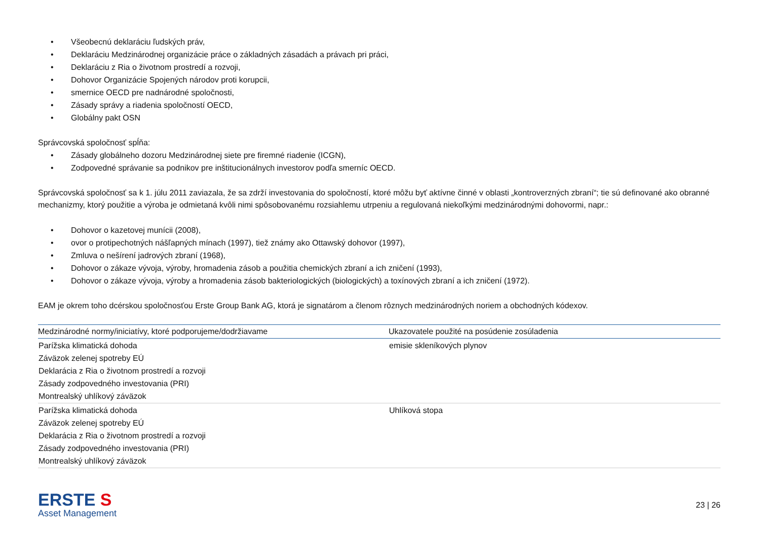• Všeobecnú deklaráciu ľudských práv,
• Deklaráciu Medzinárodnej organizácie práce o základných zásadách a právach pri práci,
• Deklaráciu z Ria o životnom prostredí a rozvoji,
• Dohovor Organizácie Spojených národov proti korupcii,
• smernice OECD pre nadnárodné spoločnosti,
• Zásady správy a riadenia spoločností OECD,
• Globálny pakt OSN
Správcovská spoločnosť spĺňa:
• Zásady globálneho dozoru Medzinárodnej siete pre firemné riadenie (ICGN),
• Zodpovedné správanie sa podnikov pre inštitucionálnych investorov podľa smerníc OECD.
Správcovská spoločnosť sa k 1. júlu 2011 zaviazala, že sa zdrží investovania do spoločností, ktoré môžu byť aktívne činné v oblasti „kontroverzných zbraní“; tie sú definované ako obranné mechanizmy, ktorý použitie a výroba je odmietaná kvôli nimi spôsobovanému rozsiahlemu utrpeniu a regulovaná niekoľkými medzinárodnými dohovormi, napr.:
• Dohovor o kazetovej munícii (2008),
• ovor o protipechotných nášľapných mínach (1997), tiež známy ako Ottawský dohovor (1997),
• Zmluva o nešírení jadrových zbraní (1968),
• Dohovor o zákaze vývoja, výroby, hromadenia zásob a použitia chemických zbraní a ich zničení (1993),
• Dohovor o zákaze vývoja, výroby a hromadenia zásob bakteriologických (biologických) a toxínových zbraní a ich zničení (1972).
EAM je okrem toho dcérskou spoločnosťou Erste Group Bank AG, ktorá je signatárom a členom rôznych medzinárodných noriem a obchodných kódexov.
| Medzinárodné normy/iniciatívy, ktoré podporujeme/dodržiavame | Ukazovatele použité na posúdenie zosúladenia |
| --- | --- |
| Parížska klimatická dohoda Záväzok zelenej spotreby EÚ Deklarácia z Ria o životnom prostredí a rozvoji Zásady zodpovedného investovania (PRI) Montrealský uhlíkový záväzok | emisie skleníkových plynov |
| Parížska klimatická dohoda Záväzok zelenej spotreby EÚ Deklarácia z Ria o životnom prostredí a rozvoji Zásady zodpovedného investovania (PRI) Montrealský uhlíkový záväzok | Uhlíková stopa |
ERSTE S
Asset Management
23 | 26